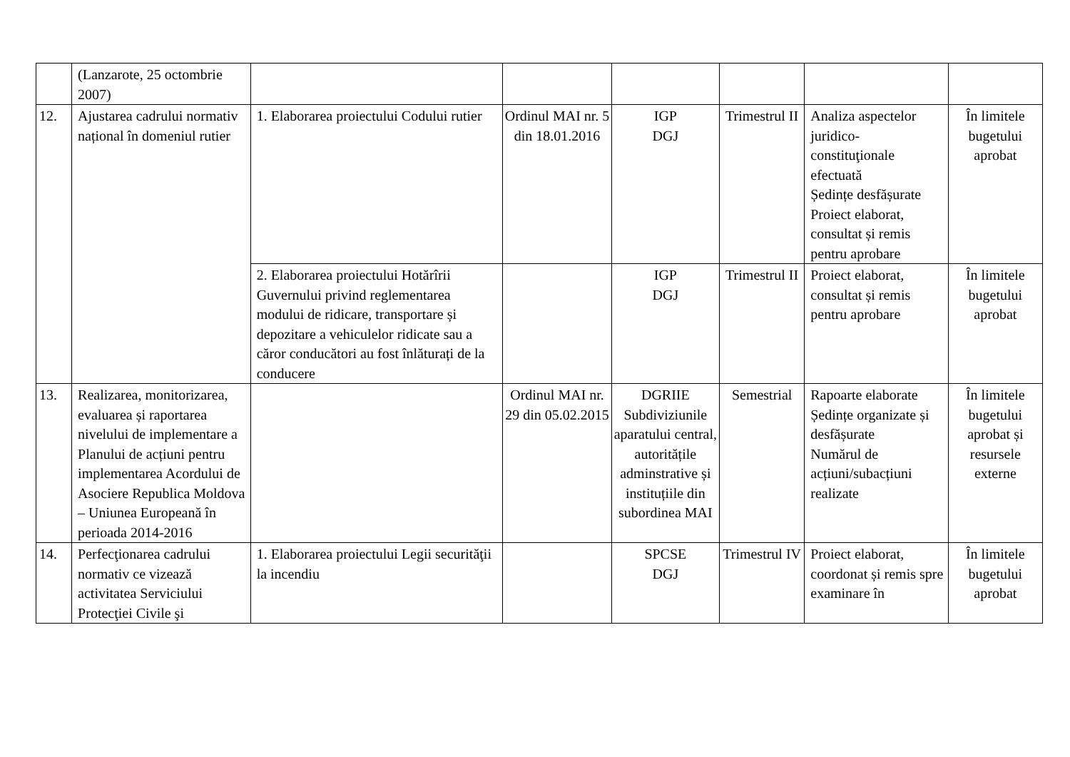| | (Lanzarote, 25 octombrie 2007) | | | | | | |
| 12. | Ajustarea cadrului normativ național în domeniul rutier | 1. Elaborarea proiectului Codului rutier | Ordinul MAI nr. 5 din 18.01.2016 | IGP DGJ | Trimestrul II | Analiza aspectelor juridico-constituţionale efectuată Ședințe desfășurate Proiect elaborat, consultat și remis pentru aprobare | În limitele bugetului aprobat |
| | | 2. Elaborarea proiectului Hotărîrii Guvernului privind reglementarea modului de ridicare, transportare și depozitare a vehiculelor ridicate sau a căror conducători au fost înlăturați de la conducere | | IGP DGJ | Trimestrul II | Proiect elaborat, consultat și remis pentru aprobare | În limitele bugetului aprobat |
| 13. | Realizarea, monitorizarea, evaluarea și raportarea nivelului de implementare a Planului de acțiuni pentru implementarea Acordului de Asociere Republica Moldova – Uniunea Europeană în perioada 2014-2016 | | Ordinul MAI nr. 29 din 05.02.2015 | DGRIIE Subdiviziunile aparatului central, autoritățile adminstrative și instituțiile din subordinea MAI | Semestrial | Rapoarte elaborate Ședințe organizate și desfășurate Numărul de acțiuni/subacțiuni realizate | În limitele bugetului aprobat și resursele externe |
| 14. | Perfecţionarea cadrului normativ ce vizează activitatea Serviciului Protecţiei Civile şi | 1. Elaborarea proiectului Legii securităţii la incendiu | | SPCSE DGJ | Trimestrul IV | Proiect elaborat, coordonat și remis spre examinare în | În limitele bugetului aprobat |